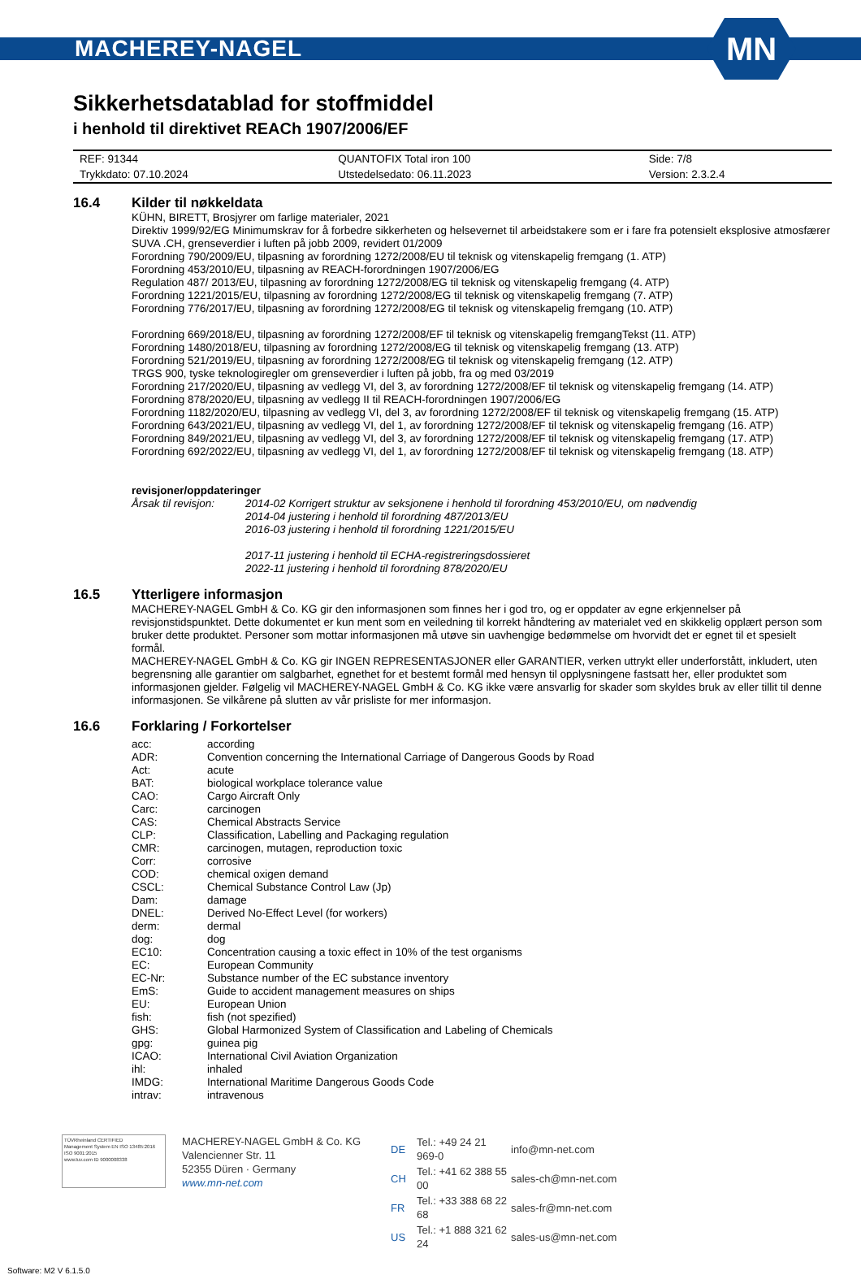MACHEREY-NAGEL
MN
Sikkerhetsdatablad for stoffmiddel
i henhold til direktivet REACh 1907/2006/EF
| REF: 91344 | QUANTOFIX Total iron 100 | Side: 7/8 |
| Trykkdato: 07.10.2024 | Utstedelsedato: 06.11.2023 | Version: 2.3.2.4 |
16.4 Kilder til nøkkeldata
KÜHN, BIRETT, Brosjyrer om farlige materialer, 2021
Direktiv 1999/92/EG Minimumskrav for å forbedre sikkerheten og helsevernet til arbeidstakere som er i fare fra potensielt eksplosive atmosfærer
SUVA .CH, grenseverdier i luften på jobb 2009, revidert 01/2009
Forordning 790/2009/EU, tilpasning av forordning 1272/2008/EU til teknisk og vitenskapelig fremgang (1. ATP)
Forordning 453/2010/EU, tilpasning av REACH-forordningen 1907/2006/EG
Regulation 487/ 2013/EU, tilpasning av forordning 1272/2008/EG til teknisk og vitenskapelig fremgang (4. ATP)
Forordning 1221/2015/EU, tilpasning av forordning 1272/2008/EG til teknisk og vitenskapelig fremgang (7. ATP)
Forordning 776/2017/EU, tilpasning av forordning 1272/2008/EG til teknisk og vitenskapelig fremgang (10. ATP)
Forordning 669/2018/EU, tilpasning av forordning 1272/2008/EF til teknisk og vitenskapelig fremgangTekst (11. ATP)
Forordning 1480/2018/EU, tilpasning av forordning 1272/2008/EG til teknisk og vitenskapelig fremgang (13. ATP)
Forordning 521/2019/EU, tilpasning av forordning 1272/2008/EG til teknisk og vitenskapelig fremgang (12. ATP)
TRGS 900, tyske teknologiregler om grenseverdier i luften på jobb, fra og med 03/2019
Forordning 217/2020/EU, tilpasning av vedlegg VI, del 3, av forordning 1272/2008/EF til teknisk og vitenskapelig fremgang (14. ATP)
Forordning 878/2020/EU, tilpasning av vedlegg II til REACH-forordningen 1907/2006/EG
Forordning 1182/2020/EU, tilpasning av vedlegg VI, del 3, av forordning 1272/2008/EF til teknisk og vitenskapelig fremgang (15. ATP)
Forordning 643/2021/EU, tilpasning av vedlegg VI, del 1, av forordning 1272/2008/EF til teknisk og vitenskapelig fremgang (16. ATP)
Forordning 849/2021/EU, tilpasning av vedlegg VI, del 3, av forordning 1272/2008/EF til teknisk og vitenskapelig fremgang (17. ATP)
Forordning 692/2022/EU, tilpasning av vedlegg VI, del 1, av forordning 1272/2008/EF til teknisk og vitenskapelig fremgang (18. ATP)
revisjoner/oppdateringer
Årsak til revisjon: 2014-02 Korrigert struktur av seksjonene i henhold til forordning 453/2010/EU, om nødvendig
2014-04 justering i henhold til forordning 487/2013/EU
2016-03 justering i henhold til forordning 1221/2015/EU
2017-11 justering i henhold til ECHA-registreringsdossieret
2022-11 justering i henhold til forordning 878/2020/EU
16.5 Ytterligere informasjon
MACHEREY-NAGEL GmbH & Co. KG gir den informasjonen som finnes her i god tro, og er oppdater av egne erkjennelser på revisjonstidspunktet. Dette dokumentet er kun ment som en veiledning til korrekt håndtering av materialet ved en skikkelig opplært person som bruker dette produktet. Personer som mottar informasjonen må utøve sin uavhengige bedømmelse om hvorvidt det er egnet til et spesielt formål.
MACHEREY-NAGEL GmbH & Co. KG gir INGEN REPRESENTASJONER eller GARANTIER, verken uttrykt eller underforstått, inkludert, uten begrensning alle garantier om salgbarhet, egnethet for et bestemt formål med hensyn til opplysningene fastsatt her, eller produktet som informasjonen gjelder. Følgelig vil MACHEREY-NAGEL GmbH & Co. KG ikke være ansvarlig for skader som skyldes bruk av eller tillit til denne informasjonen. Se vilkårene på slutten av vår prisliste for mer informasjon.
16.6 Forklaring / Forkortelser
| acc: | according |
| ADR: | Convention concerning the International Carriage of Dangerous Goods by Road |
| Act: | acute |
| BAT: | biological workplace tolerance value |
| CAO: | Cargo Aircraft Only |
| Carc: | carcinogen |
| CAS: | Chemical Abstracts Service |
| CLP: | Classification, Labelling and Packaging regulation |
| CMR: | carcinogen, mutagen, reproduction toxic |
| Corr: | corrosive |
| COD: | chemical oxigen demand |
| CSCL: | Chemical Substance Control Law (Jp) |
| Dam: | damage |
| DNEL: | Derived No-Effect Level (for workers) |
| derm: | dermal |
| dog: | dog |
| EC10: | Concentration causing a toxic effect in 10% of the test organisms |
| EC: | European Community |
| EC-Nr: | Substance number of the EC substance inventory |
| EmS: | Guide to accident management measures on ships |
| EU: | European Union |
| fish: | fish (not spezified) |
| GHS: | Global Harmonized System of Classification and Labeling of Chemicals |
| gpg: | guinea pig |
| ICAO: | International Civil Aviation Organization |
| ihl: | inhaled |
| IMDG: | International Maritime Dangerous Goods Code |
| intrav: | intravenous |
TÜVRheinland CERTIFIED
Management System EN ISO 13485:2016 ISO 9001:2015
www.tuv.com ID 9000008338
MACHEREY-NAGEL GmbH & Co. KG
Valencienner Str. 11
52355 Düren · Germany
www.mn-net.com
| DE | Tel.: +49 24 21 969-0 | info@mn-net.com |
| CH | Tel.: +41 62 388 55 00 | sales-ch@mn-net.com |
| FR | Tel.: +33 388 68 22 68 | sales-fr@mn-net.com |
| US | Tel.: +1 888 321 62 24 | sales-us@mn-net.com |
Software: M2 V 6.1.5.0